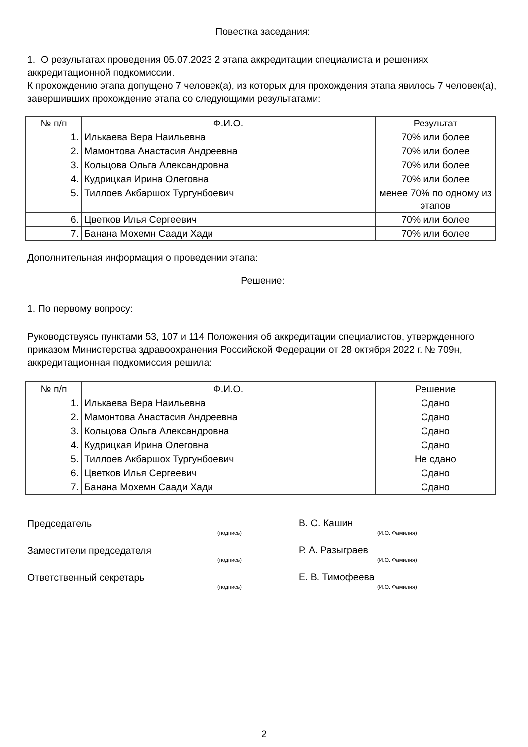Повестка заседания:
1. О результатах проведения 05.07.2023 2 этапа аккредитации специалиста и решениях аккредитационной подкомиссии.
К прохождению этапа допущено 7 человек(а), из которых для прохождения этапа явилось 7 человек(а), завершивших прохождение этапа со следующими результатами:
| № п/п | Ф.И.О. | Результат |
| --- | --- | --- |
| 1. | Илькаева Вера Наильевна | 70% или более |
| 2. | Мамонтова Анастасия Андреевна | 70% или более |
| 3. | Кольцова Ольга Александровна | 70% или более |
| 4. | Кудрицкая Ирина Олеговна | 70% или более |
| 5. | Тиллоев Акбаршох Тургунбоевич | менее 70% по одному из этапов |
| 6. | Цветков Илья Сергеевич | 70% или более |
| 7. | Банана Мохемн Саади Хади | 70% или более |
Дополнительная информация о проведении этапа:
Решение:
1. По первому вопросу:
Руководствуясь пунктами 53, 107 и 114 Положения об аккредитации специалистов, утвержденного приказом Министерства здравоохранения Российской Федерации от 28 октября 2022 г. № 709н, аккредитационная подкомиссия решила:
| № п/п | Ф.И.О. | Решение |
| --- | --- | --- |
| 1. | Илькаева Вера Наильевна | Сдано |
| 2. | Мамонтова Анастасия Андреевна | Сдано |
| 3. | Кольцова Ольга Александровна | Сдано |
| 4. | Кудрицкая Ирина Олеговна | Сдано |
| 5. | Тиллоев Акбаршох Тургунбоевич | Не сдано |
| 6. | Цветков Илья Сергеевич | Сдано |
| 7. | Банана Мохемн Саади Хади | Сдано |
Председатель
В. О. Кашин
(подпись) (И.О. Фамилия)
Заместители председателя
Р. А. Разыграев
(подпись) (И.О. Фамилия)
Ответственный секретарь
Е. В. Тимофеева
(подпись) (И.О. Фамилия)
2